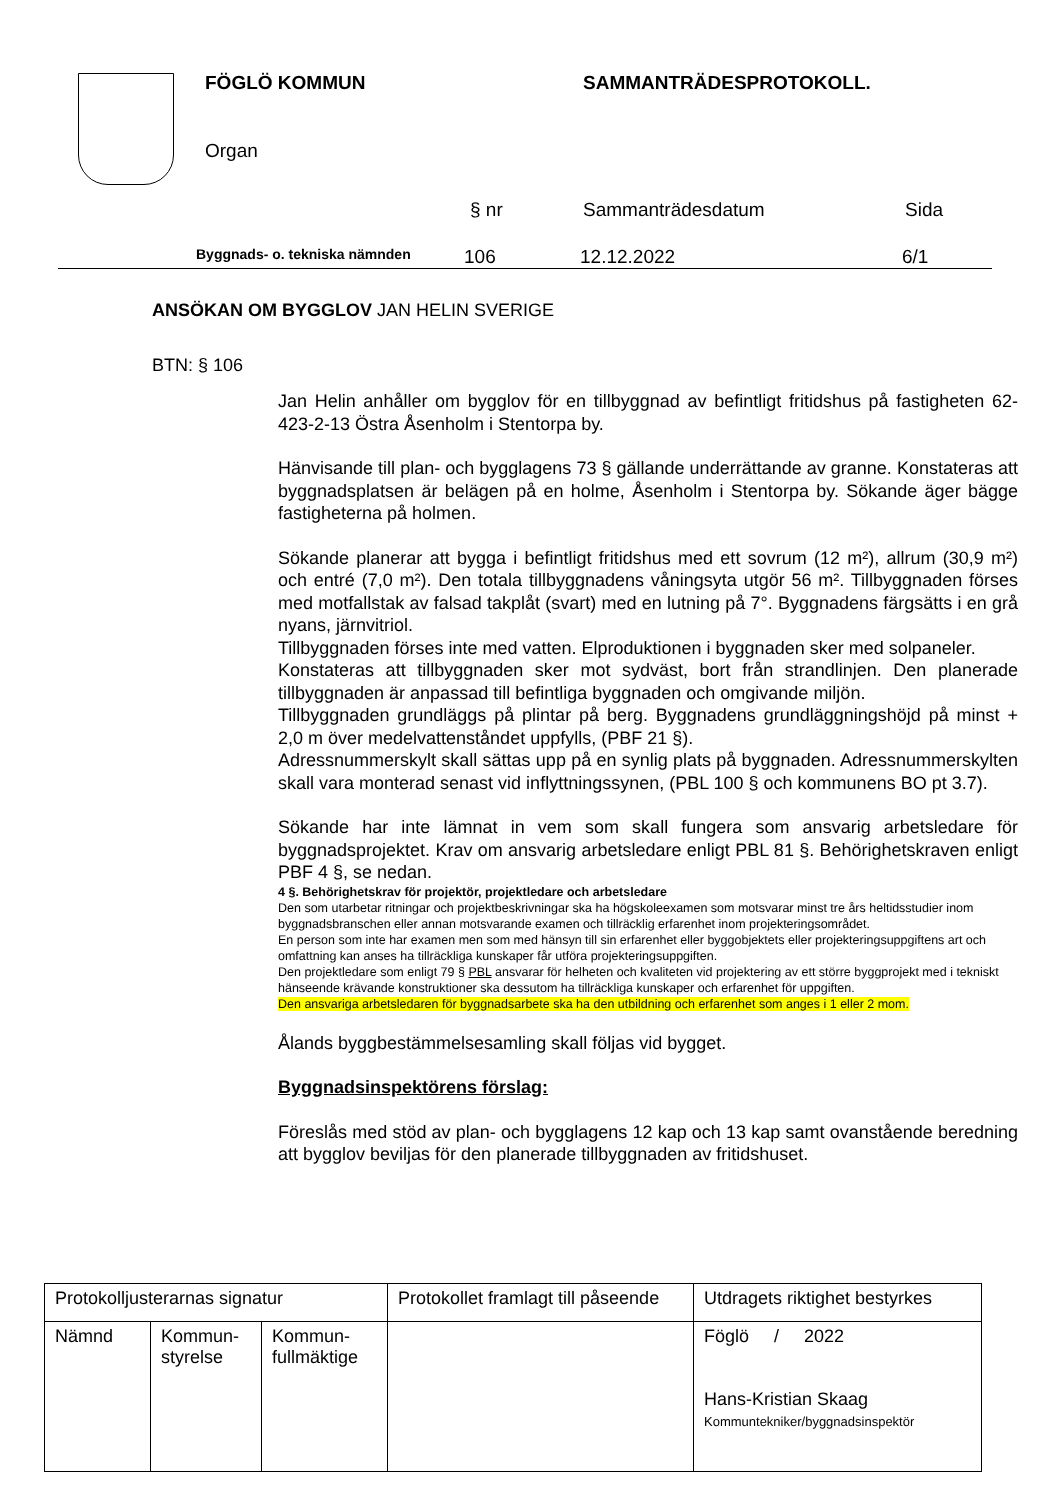FÖGLÖ KOMMUN SAMMANTRÄDESPROTOKOLL.
Organ
§ nr Sammanträdesdatum Sida
Byggnads- o. tekniska nämnden 106 12.12.2022 6/1
ANSÖKAN OM BYGGLOV JAN HELIN SVERIGE
BTN: § 106
Jan Helin anhåller om bygglov för en tillbyggnad av befintligt fritidshus på fastigheten 62-423-2-13 Östra Åsenholm i Stentorpa by.
Hänvisande till plan- och bygglagens 73 § gällande underrättande av granne. Konstateras att byggnadsplatsen är belägen på en holme, Åsenholm i Stentorpa by. Sökande äger bägge fastigheterna på holmen.
Sökande planerar att bygga i befintligt fritidshus med ett sovrum (12 m²), allrum (30,9 m²) och entré (7,0 m²). Den totala tillbyggnadens våningsyta utgör 56 m². Tillbyggnaden förses med motfallstak av falsad takplåt (svart) med en lutning på 7°. Byggnadens färgsätts i en grå nyans, järnvitriol.
Tillbyggnaden förses inte med vatten. Elproduktionen i byggnaden sker med solpaneler.
Konstateras att tillbyggnaden sker mot sydväst, bort från strandlinjen. Den planerade tillbyggnaden är anpassad till befintliga byggnaden och omgivande miljön.
Tillbyggnaden grundläggs på plintar på berg. Byggnadens grundläggningshöjd på minst + 2,0 m över medelvattenståndet uppfylls, (PBF 21 §).
Adressnummerskylt skall sättas upp på en synlig plats på byggnaden. Adressnummerskylten skall vara monterad senast vid inflyttningssynen, (PBL 100 § och kommunens BO pt 3.7).
Sökande har inte lämnat in vem som skall fungera som ansvarig arbetsledare för byggnadsprojektet. Krav om ansvarig arbetsledare enligt PBL 81 §. Behörighetskraven enligt PBF 4 §, se nedan.
4 §. Behörighetskrav för projektör, projektledare och arbetsledare
Den som utarbetar ritningar och projektbeskrivningar ska ha högskoleexamen som motsvarar minst tre års heltidsstudier inom byggnadsbranschen eller annan motsvarande examen och tillräcklig erfarenhet inom projekteringsområdet.
En person som inte har examen men som med hänsyn till sin erfarenhet eller byggobjektets eller projekteringsuppgiftens art och omfattning kan anses ha tillräckliga kunskaper får utföra projekteringsuppgiften.
Den projektledare som enligt 79 § PBL ansvarar för helheten och kvaliteten vid projektering av ett större byggprojekt med i tekniskt hänseende krävande konstruktioner ska dessutom ha tillräckliga kunskaper och erfarenhet för uppgiften.
Den ansvariga arbetsledaren för byggnadsarbete ska ha den utbildning och erfarenhet som anges i 1 eller 2 mom.
Ålands byggbestämmelsesamling skall följas vid bygget.
Byggnadsinspektörens förslag:
Föreslås med stöd av plan- och bygglagens 12 kap och 13 kap samt ovanstående beredning att bygglov beviljas för den planerade tillbyggnaden av fritidshuset.
| Protokolljusterarnas signatur | | | Protokollet framlagt till påseende | Utdragets riktighet bestyrkes |
| Nämnd | Kommun- styrelse | Kommun- fullmäktige | | Föglö / 2022 Hans-Kristian Skaag Kommuntekniker/byggnadsinspektör |